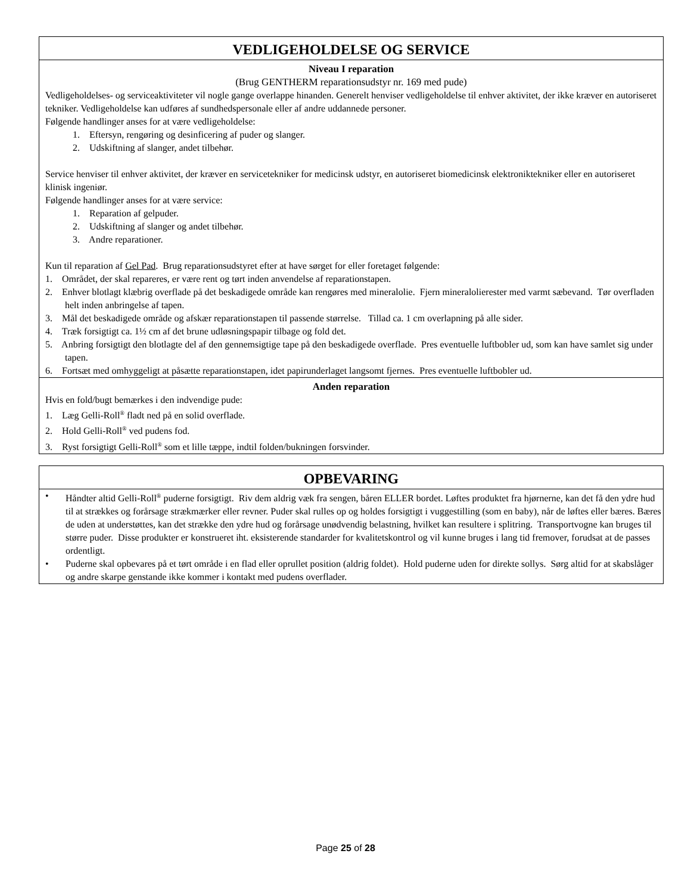VEDLIGEHOLDELSE OG SERVICE
Niveau I reparation
(Brug GENTHERM reparationsudstyr nr. 169 med pude)
Vedligeholdelses- og serviceaktiviteter vil nogle gange overlappe hinanden. Generelt henviser vedligeholdelse til enhver aktivitet, der ikke kræver en autoriseret tekniker. Vedligeholdelse kan udføres af sundhedspersonale eller af andre uddannede personer.
Følgende handlinger anses for at være vedligeholdelse:
1. Eftersyn, rengøring og desinficering af puder og slanger.
2. Udskiftning af slanger, andet tilbehør.
Service henviser til enhver aktivitet, der kræver en servicetekniker for medicinsk udstyr, en autoriseret biomedicinsk elektroniktekniker eller en autoriseret klinisk ingeniør.
Følgende handlinger anses for at være service:
1. Reparation af gelpuder.
2. Udskiftning af slanger og andet tilbehør.
3. Andre reparationer.
Kun til reparation af Gel Pad. Brug reparationsudstyret efter at have sørget for eller foretaget følgende:
1. Området, der skal repareres, er være rent og tørt inden anvendelse af reparationstapen.
2. Enhver blotlagt klæbrig overflade på det beskadigede område kan rengøres med mineralolie. Fjern mineralolierester med varmt sæbevand. Tør overfladen helt inden anbringelse af tapen.
3. Mål det beskadigede område og afskær reparationstapen til passende størrelse. Tillad ca. 1 cm overlapning på alle sider.
4. Træk forsigtigt ca. 1½ cm af det brune udløsningspapir tilbage og fold det.
5. Anbring forsigtigt den blotlagte del af den gennemsigtige tape på den beskadigede overflade. Pres eventuelle luftbobler ud, som kan have samlet sig under tapen.
6. Fortsæt med omhyggeligt at påsætte reparationstapen, idet papirunderlaget langsomt fjernes. Pres eventuelle luftbobler ud.
Anden reparation
Hvis en fold/bugt bemærkes i den indvendige pude:
1. Læg Gelli-Roll<sup>®</sup> fladt ned på en solid overflade.
2. Hold Gelli-Roll<sup>®</sup> ved pudens fod.
3. Ryst forsigtigt Gelli-Roll<sup>®</sup> som et lille tæppe, indtil folden/bukningen forsvinder.
OPBEVARING
• Håndter altid Gelli-Roll<sup>®</sup> puderne forsigtigt. Riv dem aldrig væk fra sengen, båren ELLER bordet. Løftes produktet fra hjørnerne, kan det få den ydre hud til at strækkes og forårsage strækmærker eller revner. Puder skal rulles op og holdes forsigtigt i vuggestilling (som en baby), når de løftes eller bæres. Bæres de uden at understøttes, kan det strække den ydre hud og forårsage unødvendig belastning, hvilket kan resultere i splitring. Transportvogne kan bruges til større puder. Disse produkter er konstrueret iht. eksisterende standarder for kvalitetskontrol og vil kunne bruges i lang tid fremover, forudsat at de passes ordentligt.
• Puderne skal opbevares på et tørt område i en flad eller oprullet position (aldrig foldet). Hold puderne uden for direkte sollys. Sørg altid for at skabslåger og andre skarpe genstande ikke kommer i kontakt med pudens overflader.
Page 25 of 28